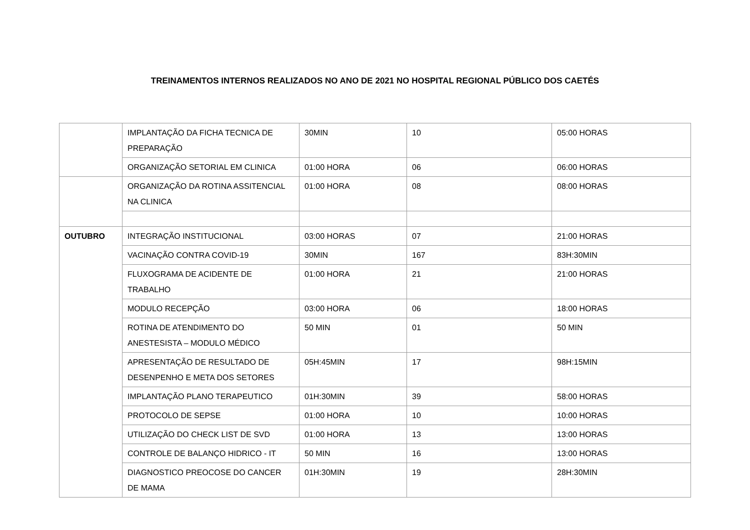TREINAMENTOS INTERNOS REALIZADOS NO ANO DE 2021 NO HOSPITAL REGIONAL PÚBLICO DOS CAETÉS
| | IMPLANTAÇÃO DA FICHA TECNICA DE PREPARAÇÃO | 30MIN | 10 | 05:00 HORAS |
| | ORGANIZAÇÃO SETORIAL EM CLINICA | 01:00 HORA | 06 | 06:00 HORAS |
| | ORGANIZAÇÃO DA ROTINA ASSITENCIAL NA CLINICA | 01:00 HORA | 08 | 08:00 HORAS |
| OUTUBRO | INTEGRAÇÃO INSTITUCIONAL | 03:00 HORAS | 07 | 21:00 HORAS |
| | VACINAÇÃO CONTRA COVID-19 | 30MIN | 167 | 83H:30MIN |
| | FLUXOGRAMA DE ACIDENTE DE TRABALHO | 01:00 HORA | 21 | 21:00 HORAS |
| | MODULO RECEPÇÃO | 03:00 HORA | 06 | 18:00 HORAS |
| | ROTINA DE ATENDIMENTO DO ANESTESISTA – MODULO MÉDICO | 50 MIN | 01 | 50 MIN |
| | APRESENTAÇÃO DE RESULTADO DE DESENPENHO E META DOS SETORES | 05H:45MIN | 17 | 98H:15MIN |
| | IMPLANTAÇÃO PLANO TERAPEUTICO | 01H:30MIN | 39 | 58:00 HORAS |
| | PROTOCOLO DE SEPSE | 01:00 HORA | 10 | 10:00 HORAS |
| | UTILIZAÇÃO DO CHECK LIST DE SVD | 01:00 HORA | 13 | 13:00 HORAS |
| | CONTROLE DE BALANÇO HIDRICO - IT | 50 MIN | 16 | 13:00 HORAS |
| | DIAGNOSTICO PREOCOSE DO CANCER DE MAMA | 01H:30MIN | 19 | 28H:30MIN |